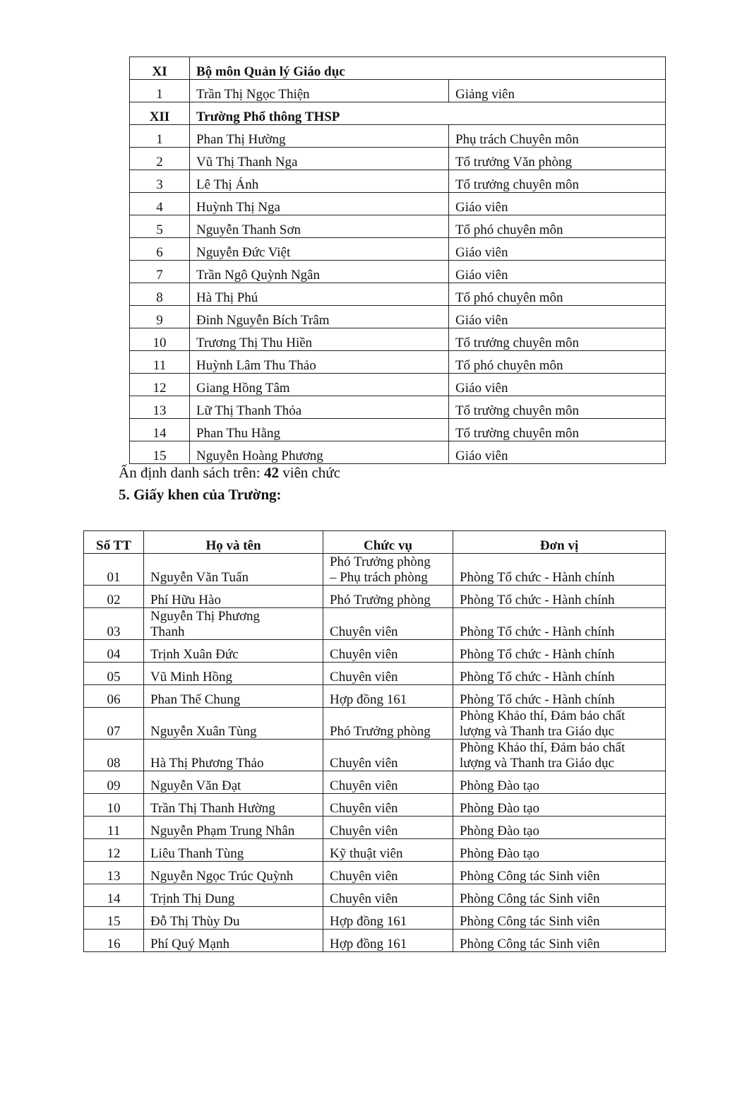| XI | Bộ môn Quản lý Giáo dục | |
| 1 | Trần Thị Ngọc Thiện | Giảng viên |
| XII | Trường Phổ thông THSP | |
| 1 | Phan Thị Hường | Phụ trách Chuyên môn |
| 2 | Vũ Thị Thanh Nga | Tổ trưởng Văn phòng |
| 3 | Lê Thị Ánh | Tổ trưởng chuyên môn |
| 4 | Huỳnh Thị Nga | Giáo viên |
| 5 | Nguyễn Thanh Sơn | Tổ phó chuyên môn |
| 6 | Nguyễn Đức Việt | Giáo viên |
| 7 | Trần Ngô Quỳnh Ngân | Giáo viên |
| 8 | Hà Thị Phú | Tổ phó chuyên môn |
| 9 | Đinh Nguyễn Bích Trâm | Giáo viên |
| 10 | Trương Thị Thu Hiền | Tổ trưởng chuyên môn |
| 11 | Huỳnh Lâm Thu Thảo | Tổ phó chuyên môn |
| 12 | Giang Hồng Tâm | Giáo viên |
| 13 | Lữ Thị Thanh Thỏa | Tổ trường chuyên môn |
| 14 | Phan Thu Hằng | Tổ trường chuyên môn |
| 15 | Nguyễn Hoàng Phương | Giáo viên |
Ấn định danh sách trên: 42 viên chức
5. Giấy khen của Trường:
| Số TT | Họ và tên | Chức vụ | Đơn vị |
| --- | --- | --- | --- |
| 01 | Nguyễn Văn Tuấn | Phó Trưởng phòng – Phụ trách phòng | Phòng Tổ chức - Hành chính |
| 02 | Phí Hữu Hào | Phó Trưởng phòng | Phòng Tổ chức - Hành chính |
| 03 | Nguyễn Thị Phương Thanh | Chuyên viên | Phòng Tổ chức - Hành chính |
| 04 | Trịnh Xuân Đức | Chuyên viên | Phòng Tổ chức - Hành chính |
| 05 | Vũ Minh Hồng | Chuyên viên | Phòng Tổ chức - Hành chính |
| 06 | Phan Thế Chung | Hợp đồng 161 | Phòng Tổ chức - Hành chính |
| 07 | Nguyễn Xuân Tùng | Phó Trưởng phòng | Phòng Khảo thí, Đảm bảo chất lượng và Thanh tra Giáo dục |
| 08 | Hà Thị Phương Thảo | Chuyên viên | Phòng Khảo thí, Đảm bảo chất lượng và Thanh tra Giáo dục |
| 09 | Nguyễn Văn Đạt | Chuyên viên | Phòng Đào tạo |
| 10 | Trần Thị Thanh Hường | Chuyên viên | Phòng Đào tạo |
| 11 | Nguyễn Phạm Trung Nhân | Chuyên viên | Phòng Đào tạo |
| 12 | Liêu Thanh Tùng | Kỹ thuật viên | Phòng Đào tạo |
| 13 | Nguyễn Ngọc Trúc Quỳnh | Chuyên viên | Phòng Công tác Sinh viên |
| 14 | Trịnh Thị Dung | Chuyên viên | Phòng Công tác Sinh viên |
| 15 | Đỗ Thị Thùy Du | Hợp đồng 161 | Phòng Công tác Sinh viên |
| 16 | Phí Quý Mạnh | Hợp đồng 161 | Phòng Công tác Sinh viên |